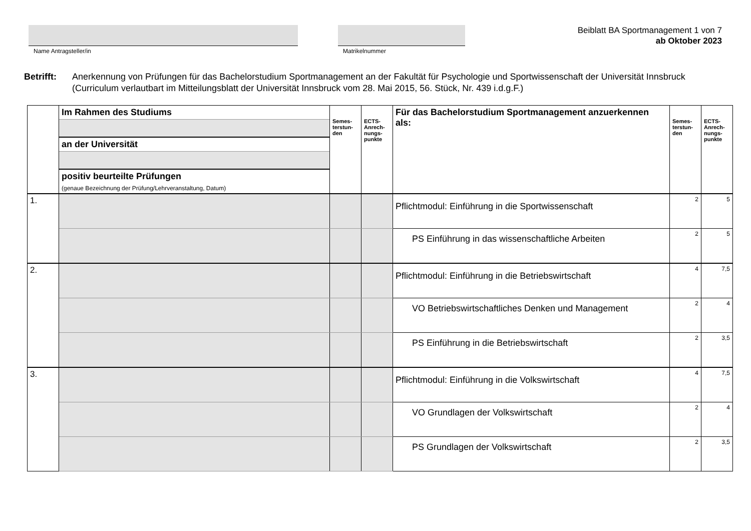Name Antragsteller/in Matrikelnummer
Beiblatt BA Sportmanagement 1 von 7
ab Oktober 2023
Betrifft: Anerkennung von Prüfungen für das Bachelorstudium Sportmanagement an der Fakultät für Psychologie und Sportwissenschaft der Universität Innsbruck (Curriculum verlautbart im Mitteilungsblatt der Universität Innsbruck vom 28. Mai 2015, 56. Stück, Nr. 439 i.d.g.F.)
| | Im Rahmen des Studiums | Semes- terstun- den | ECTS- Anrech- nungs- punkte | Für das Bachelorstudium Sportmanagement anzuerkennen als: | Semes- terstun- den | ECTS- Anrech- nungs- punkte |
| --- | --- | --- | --- | --- | --- | --- |
| | an der Universität | | | | | |
| | positiv beurteilte Prüfungen | | | | | |
| | (genaue Bezeichnung der Prüfung/Lehrveranstaltung, Datum) | | | | | |
| 1. | | | | Pflichtmodul: Einführung in die Sportwissenschaft | 2 | 5 |
| | | | | PS Einführung in das wissenschaftliche Arbeiten | 2 | 5 |
| 2. | | | | Pflichtmodul: Einführung in die Betriebswirtschaft | 4 | 7,5 |
| | | | | VO Betriebswirtschaftliches Denken und Management | 2 | 4 |
| | | | | PS Einführung in die Betriebswirtschaft | 2 | 3,5 |
| 3. | | | | Pflichtmodul: Einführung in die Volkswirtschaft | 4 | 7,5 |
| | | | | VO Grundlagen der Volkswirtschaft | 2 | 4 |
| | | | | PS Grundlagen der Volkswirtschaft | 2 | 3,5 |